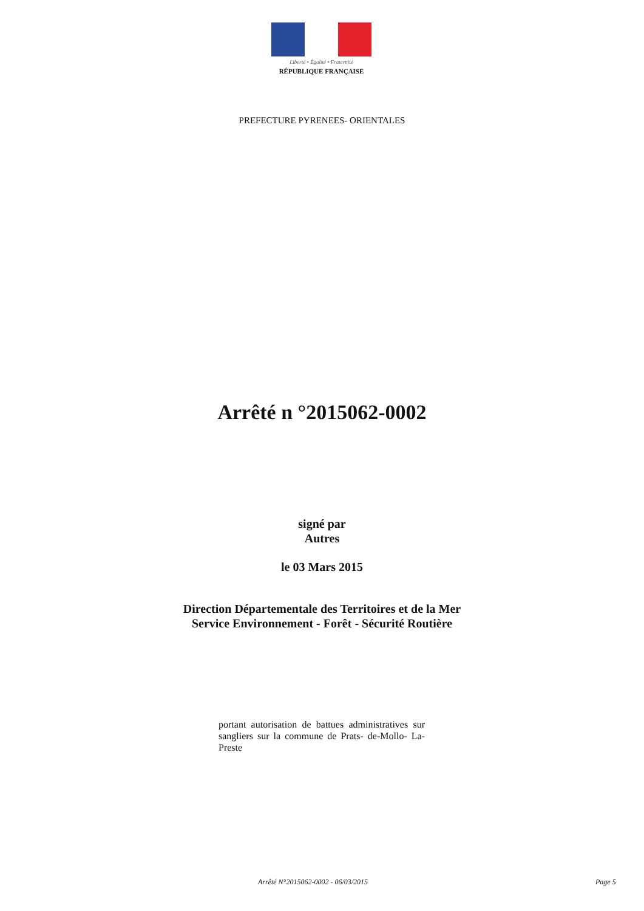Liberté • Égalité • Fraternité
RÉPUBLIQUE FRANÇAISE
PREFECTURE PYRENEES- ORIENTALES
Arrêté n °2015062-0002
signé par
Autres
le 03 Mars 2015
Direction Départementale des Territoires et de la Mer
Service Environnement - Forêt - Sécurité Routière
portant autorisation de battues administratives sur sangliers sur la commune de Prats- de-Mollo- La- Preste
Arrêté N°2015062-0002 - 06/03/2015
Page 5